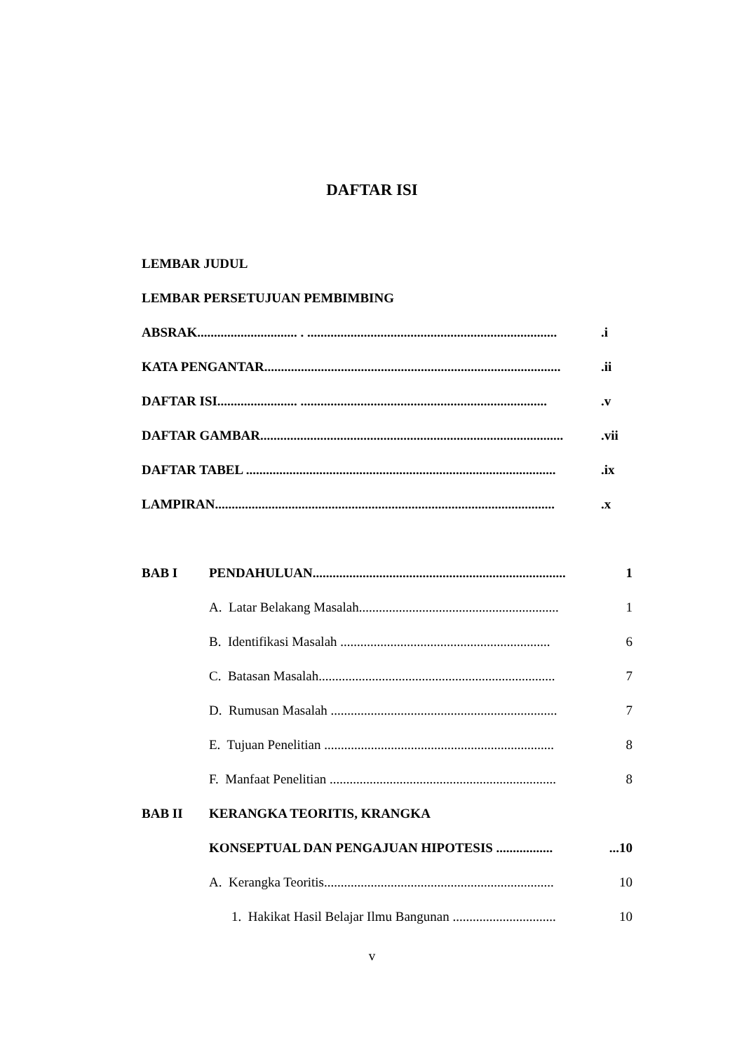DAFTAR ISI
LEMBAR JUDUL
LEMBAR PERSETUJUAN PEMBIMBING
ABSRAK.............................. . ............................................................................i
KATA PENGANTAR..........................................................................................ii
DAFTAR ISI........................ ...........................................................................v
DAFTAR GAMBAR............................................................................................vii
DAFTAR TABEL ..............................................................................................ix
LAMPIRAN.......................................................................................................x
BAB I PENDAHULUAN............................................................................ 1
A. Latar Belakang Masalah............................................................ 1
B. Identifikasi Masalah ............................................................... 6
C. Batasan Masalah....................................................................... 7
D. Rumusan Masalah .................................................................... 7
E. Tujuan Penelitian ..................................................................... 8
F. Manfaat Penelitian .................................................................... 8
BAB II KERANGKA TEORITIS, KRANGKA
KONSEPTUAL DAN PENGAJUAN HIPOTESIS ....................10
A. Kerangka Teoritis..................................................................... 10
1. Hakikat Hasil Belajar Ilmu Bangunan ............................... 10
v